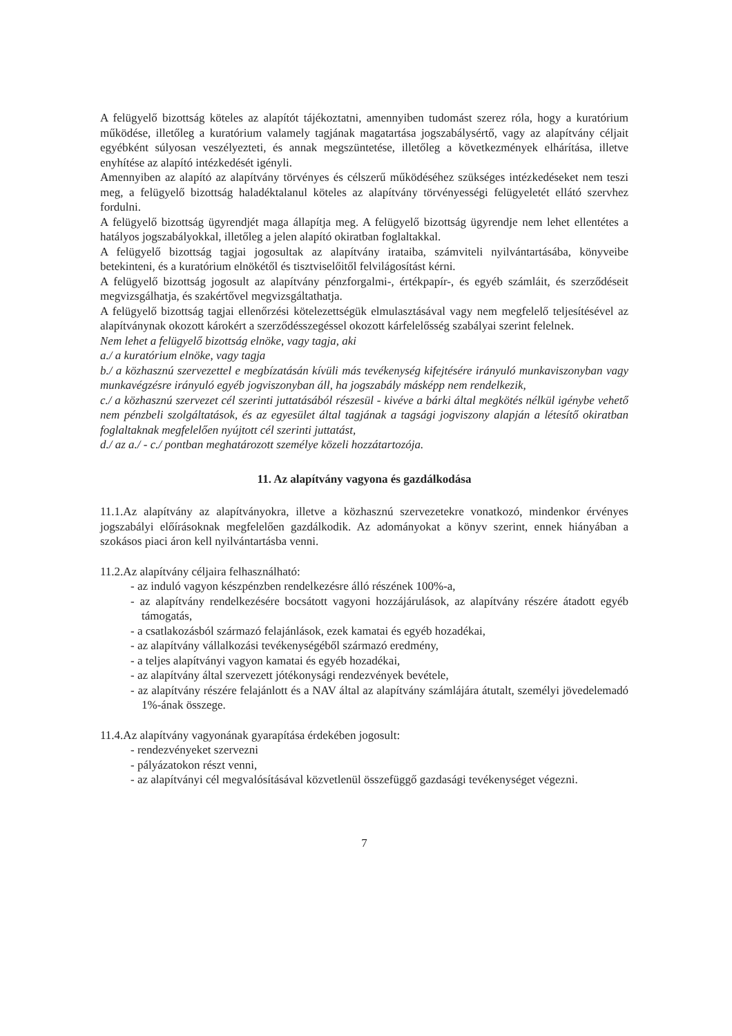A felügyelő bizottság köteles az alapítót tájékoztatni, amennyiben tudomást szerez róla, hogy a kuratórium működése, illetőleg a kuratórium valamely tagjának magatartása jogszabálysértő, vagy az alapítvány céljait egyébként súlyosan veszélyezteti, és annak megszüntetése, illetőleg a következmények elhárítása, illetve enyhítése az alapító intézkedését igényli.
Amennyiben az alapító az alapítvány törvényes és célszerű működéséhez szükséges intézkedéseket nem teszi meg, a felügyelő bizottság haladéktalanul köteles az alapítvány törvényességi felügyeletét ellátó szervhez fordulni.
A felügyelő bizottság ügyrendjét maga állapítja meg. A felügyelő bizottság ügyrendje nem lehet ellentétes a hatályos jogszabályokkal, illetőleg a jelen alapító okiratban foglaltakkal.
A felügyelő bizottság tagjai jogosultak az alapítvány irataiba, számviteli nyilvántartásába, könyveibe betekinteni, és a kuratórium elnökétől és tisztviselőitől felvilágosítást kérni.
A felügyelő bizottság jogosult az alapítvány pénzforgalmi-, értékpapír-, és egyéb számláit, és szerződéseit megvizsgálhatja, és szakértővel megvizsgáltathatja.
A felügyelő bizottság tagjai ellenőrzési kötelezettségük elmulasztásával vagy nem megfelelő teljesítésével az alapítványnak okozott károkért a szerződésszegéssel okozott kárfelelősség szabályai szerint felelnek.
Nem lehet a felügyelő bizottság elnöke, vagy tagja, aki
a./ a kuratórium elnöke, vagy tagja
b./ a közhasznú szervezettel e megbízatásán kívüli más tevékenység kifejtésére irányuló munkaviszonyban vagy munkavégzésre irányuló egyéb jogviszonyban áll, ha jogszabály másképp nem rendelkezik,
c./ a közhasznú szervezet cél szerinti juttatásából részesül - kivéve a bárki által megkötés nélkül igénybe vehető nem pénzbeli szolgáltatások, és az egyesület által tagjának a tagsági jogviszony alapján a létesítő okiratban foglaltaknak megfelelően nyújtott cél szerinti juttatást,
d./ az a./ - c./ pontban meghatározott személye közeli hozzátartozója.
11. Az alapítvány vagyona és gazdálkodása
11.1.Az alapítvány az alapítványokra, illetve a közhasznú szervezetekre vonatkozó, mindenkor érvényes jogszabályi előírásoknak megfelelően gazdálkodik. Az adományokat a könyv szerint, ennek hiányában a szokásos piaci áron kell nyilvántartásba venni.
11.2.Az alapítvány céljaira felhasználható:
- az induló vagyon készpénzben rendelkezésre álló részének 100%-a,
- az alapítvány rendelkezésére bocsátott vagyoni hozzájárulások, az alapítvány részére átadott egyéb támogatás,
- a csatlakozásból származó felajánlások, ezek kamatai és egyéb hozadékai,
- az alapítvány vállalkozási tevékenységéből származó eredmény,
- a teljes alapítványi vagyon kamatai és egyéb hozadékai,
- az alapítvány által szervezett jótékonysági rendezvények bevétele,
- az alapítvány részére felajánlott és a NAV által az alapítvány számlájára átutalt, személyi jövedelemadó 1%-ának összege.
11.4.Az alapítvány vagyonának gyarapítása érdekében jogosult:
- rendezvényeket szervezni
- pályázatokon részt venni,
- az alapítványi cél megvalósításával közvetlenül összefüggő gazdasági tevékenységet végezni.
7